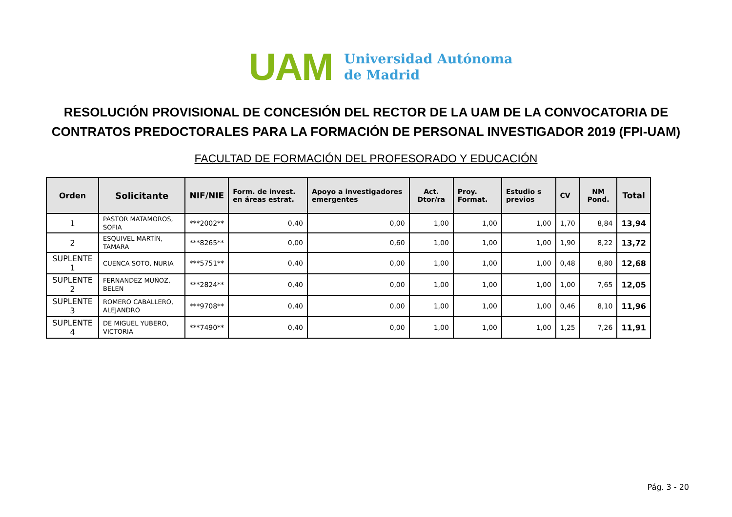UAM
Universidad Autónoma
de Madrid
RESOLUCIÓN PROVISIONAL DE CONCESIÓN DEL RECTOR DE LA UAM DE LA CONVOCATORIA DE CONTRATOS PREDOCTORALES PARA LA FORMACIÓN DE PERSONAL INVESTIGADOR 2019 (FPI-UAM)
FACULTAD DE FORMACIÓN DEL PROFESORADO Y EDUCACIÓN
| Orden | Solicitante | NIF/NIE | Form. de invest. en áreas estrat. | Apoyo a investigadores emergentes | Act. Dtor/ra | Proy. Format. | Estudio s previos | CV | NM Pond. | Total |
| --- | --- | --- | --- | --- | --- | --- | --- | --- | --- | --- |
| 1 | PASTOR MATAMOROS, SOFIA | ***2002** | 0,40 | 0,00 | 1,00 | 1,00 | 1,00 | 1,70 | 8,84 | 13,94 |
| 2 | ESQUIVEL MARTÍN, TAMARA | ***8265** | 0,00 | 0,60 | 1,00 | 1,00 | 1,00 | 1,90 | 8,22 | 13,72 |
| SUPLENTE 1 | CUENCA SOTO, NURIA | ***5751** | 0,40 | 0,00 | 1,00 | 1,00 | 1,00 | 0,48 | 8,80 | 12,68 |
| SUPLENTE 2 | FERNANDEZ MUÑOZ, BELEN | ***2824** | 0,40 | 0,00 | 1,00 | 1,00 | 1,00 | 1,00 | 7,65 | 12,05 |
| SUPLENTE 3 | ROMERO CABALLERO, ALEJANDRO | ***9708** | 0,40 | 0,00 | 1,00 | 1,00 | 1,00 | 0,46 | 8,10 | 11,96 |
| SUPLENTE 4 | DE MIGUEL YUBERO, VICTORIA | ***7490** | 0,40 | 0,00 | 1,00 | 1,00 | 1,00 | 1,25 | 7,26 | 11,91 |
Pág. 3 - 20